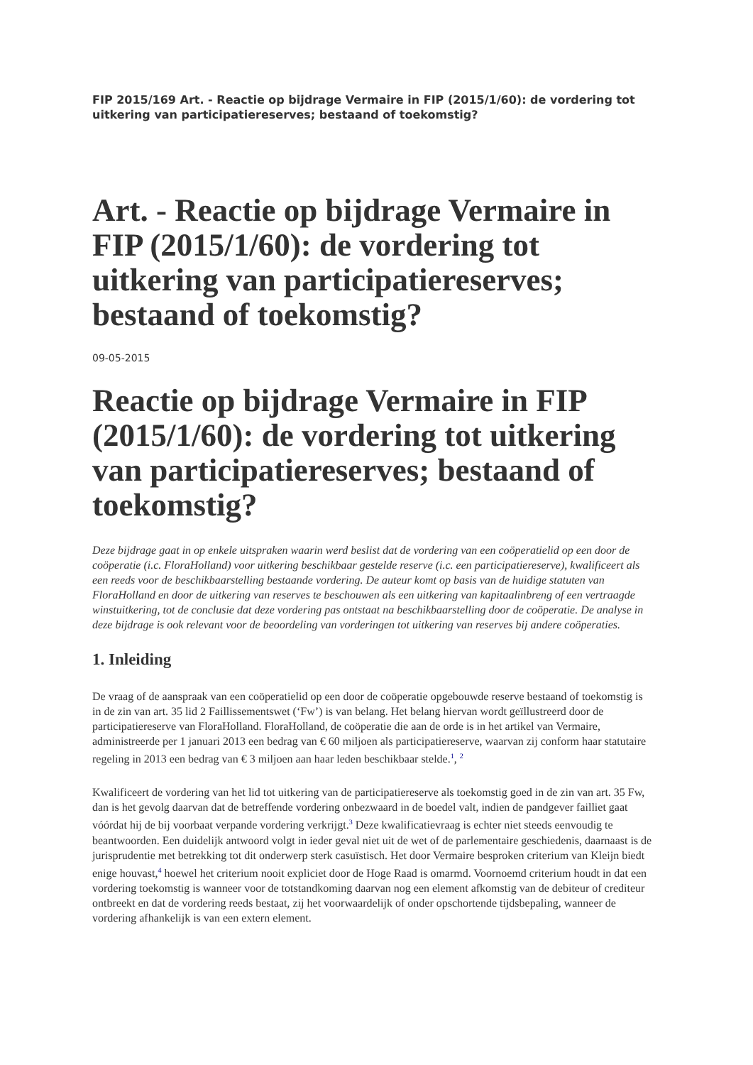FIP 2015/169 Art. - Reactie op bijdrage Vermaire in FIP (2015/1/60): de vordering tot uitkering van participatiereserves; bestaand of toekomstig?
Art. - Reactie op bijdrage Vermaire in FIP (2015/1/60): de vordering tot uitkering van participatiereserves; bestaand of toekomstig?
09-05-2015
Reactie op bijdrage Vermaire in FIP (2015/1/60): de vordering tot uitkering van participatiereserves; bestaand of toekomstig?
Deze bijdrage gaat in op enkele uitspraken waarin werd beslist dat de vordering van een coöperatielid op een door de coöperatie (i.c. FloraHolland) voor uitkering beschikbaar gestelde reserve (i.c. een participatiereserve), kwalificeert als een reeds voor de beschikbaarstelling bestaande vordering. De auteur komt op basis van de huidige statuten van FloraHolland en door de uitkering van reserves te beschouwen als een uitkering van kapitaalinbreng of een vertraagde winstuitkering, tot de conclusie dat deze vordering pas ontstaat na beschikbaarstelling door de coöperatie. De analyse in deze bijdrage is ook relevant voor de beoordeling van vorderingen tot uitkering van reserves bij andere coöperaties.
1. Inleiding
De vraag of de aanspraak van een coöperatielid op een door de coöperatie opgebouwde reserve bestaand of toekomstig is in de zin van art. 35 lid 2 Faillissementswet (‘Fw’) is van belang. Het belang hiervan wordt geïllustreerd door de participatiereserve van FloraHolland. FloraHolland, de coöperatie die aan de orde is in het artikel van Vermaire, administreerde per 1 januari 2013 een bedrag van € 60 miljoen als participatiereserve, waarvan zij conform haar statutaire regeling in 2013 een bedrag van € 3 miljoen aan haar leden beschikbaar stelde.<sup>1</sup>, <sup>2</sup>
Kwalificeert de vordering van het lid tot uitkering van de participatiereserve als toekomstig goed in de zin van art. 35 Fw, dan is het gevolg daarvan dat de betreffende vordering onbezwaard in de boedel valt, indien de pandgever failliet gaat vóórdat hij de bij voorbaat verpande vordering verkrijgt.<sup>3</sup> Deze kwalificatievraag is echter niet steeds eenvoudig te beantwoorden. Een duidelijk antwoord volgt in ieder geval niet uit de wet of de parlementaire geschiedenis, daarnaast is de jurisprudentie met betrekking tot dit onderwerp sterk casuïstisch. Het door Vermaire besproken criterium van Kleijn biedt enige houvast,<sup>4</sup> hoewel het criterium nooit expliciet door de Hoge Raad is omarmd. Voornoemd criterium houdt in dat een vordering toekomstig is wanneer voor de totstandkoming daarvan nog een element afkomstig van de debiteur of crediteur ontbreekt en dat de vordering reeds bestaat, zij het voorwaardelijk of onder opschortende tijdsbepaling, wanneer de vordering afhankelijk is van een extern element.